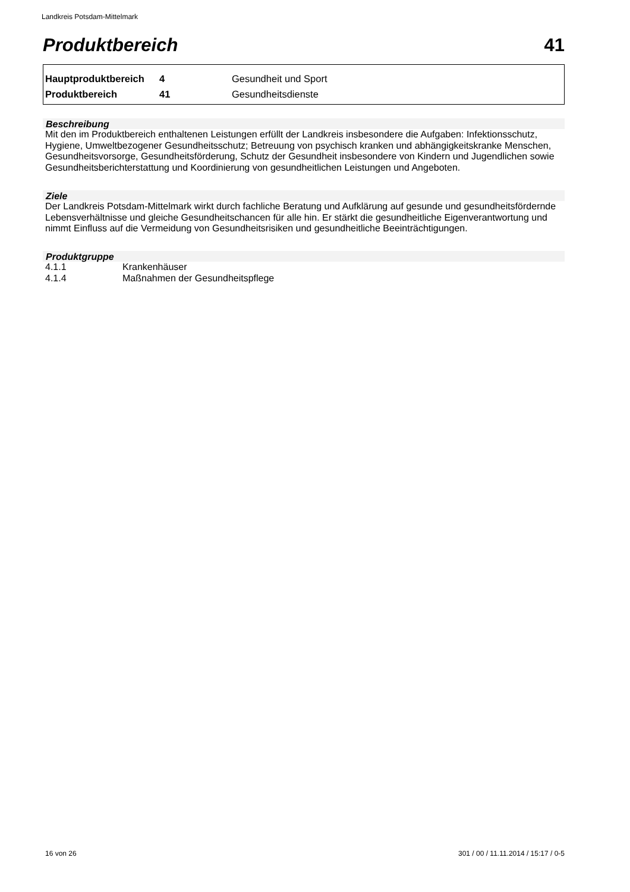Landkreis Potsdam-Mittelmark
Produktbereich 41
| Hauptproduktbereich | 4 | Gesundheit und Sport |
| Produktbereich | 41 | Gesundheitsdienste |
Beschreibung
Mit den im Produktbereich enthaltenen Leistungen erfüllt der Landkreis insbesondere die Aufgaben: Infektionsschutz, Hygiene, Umweltbezogener Gesundheitsschutz; Betreuung von psychisch kranken und abhängigkeitskranke Menschen, Gesundheitsvorsorge, Gesundheitsförderung, Schutz der Gesundheit insbesondere von Kindern und Jugendlichen sowie Gesundheitsberichterstattung und Koordinierung von gesundheitlichen Leistungen und Angeboten.
Ziele
Der Landkreis Potsdam-Mittelmark wirkt durch fachliche Beratung und Aufklärung auf gesunde und gesundheitsfördernde Lebensverhältnisse und gleiche Gesundheitschancen für alle hin. Er stärkt die gesundheitliche Eigenverantwortung und nimmt Einfluss auf die Vermeidung von Gesundheitsrisiken und gesundheitliche Beeinträchtigungen.
Produktgruppe
| 4.1.1 | Krankenhäuser |
| 4.1.4 | Maßnahmen der Gesundheitspflege |
16 von 26 301 / 00 / 11.11.2014 / 15:17 / 0-5